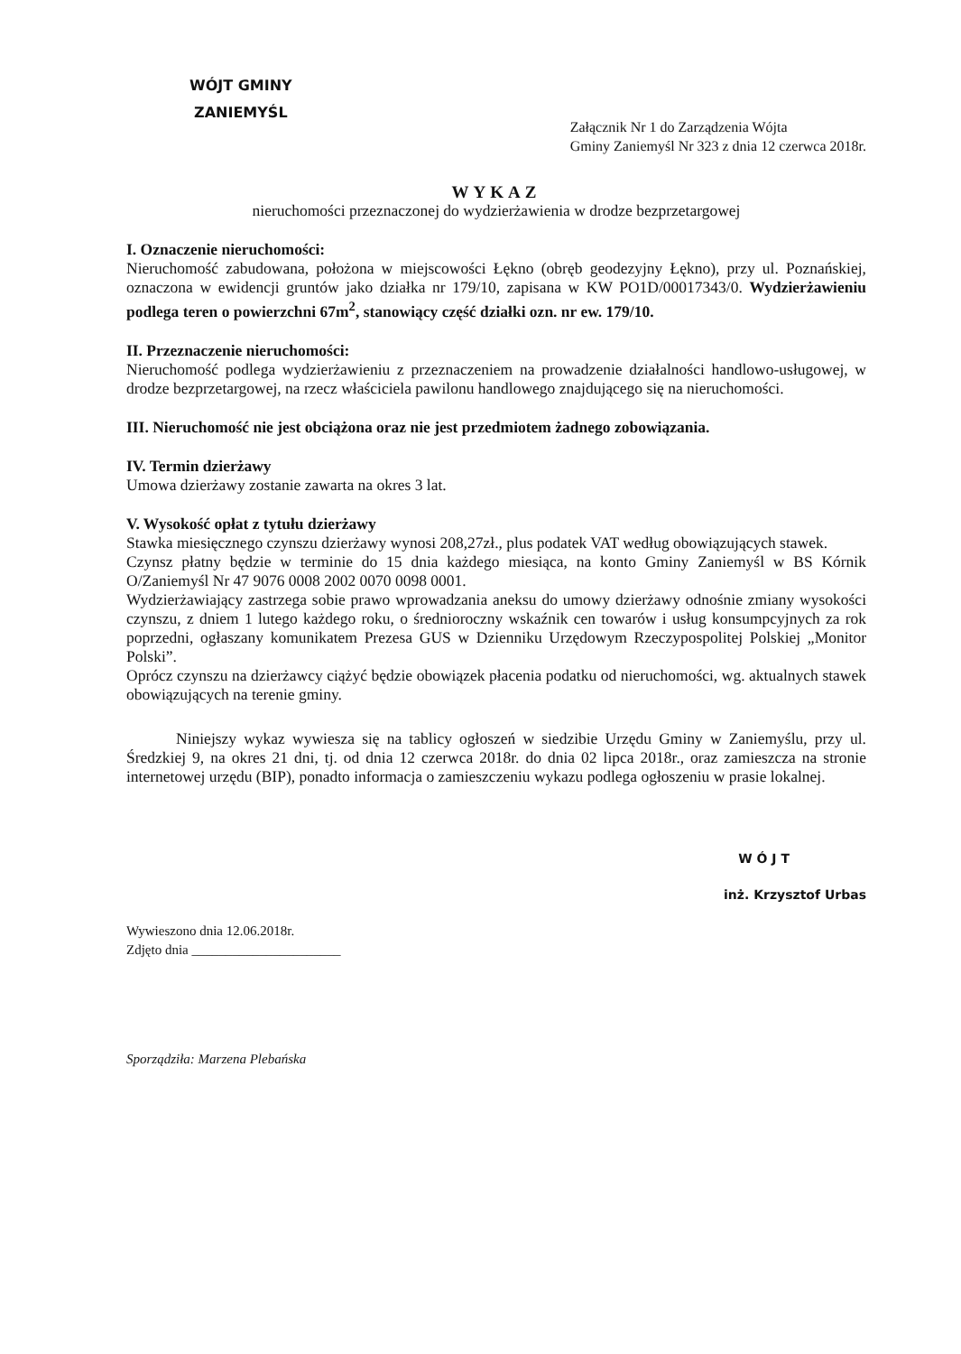WÓJT GMINY
ZANIEMYŚL
Załącznik Nr 1 do Zarządzenia Wójta
Gminy Zaniemyśl Nr 323 z dnia 12 czerwca 2018r.
WYKAZ
nieruchomości przeznaczonej do wydzierżawienia w drodze bezprzetargowej
I. Oznaczenie nieruchomości:
Nieruchomość zabudowana, położona w miejscowości Łękno (obręb geodezyjny Łękno), przy ul. Poznańskiej, oznaczona w ewidencji gruntów jako działka nr 179/10, zapisana w KW PO1D/00017343/0. Wydzierżawieniu podlega teren o powierzchni 67m<sup>2</sup>, stanowiący część działki ozn. nr ew. 179/10.
II. Przeznaczenie nieruchomości:
Nieruchomość podlega wydzierżawieniu z przeznaczeniem na prowadzenie działalności handlowo-usługowej, w drodze bezprzetargowej, na rzecz właściciela pawilonu handlowego znajdującego się na nieruchomości.
III. Nieruchomość nie jest obciążona oraz nie jest przedmiotem żadnego zobowiązania.
IV. Termin dzierżawy
Umowa dzierżawy zostanie zawarta na okres 3 lat.
V. Wysokość opłat z tytułu dzierżawy
Stawka miesięcznego czynszu dzierżawy wynosi 208,27zł., plus podatek VAT według obowiązujących stawek.
Czynsz płatny będzie w terminie do 15 dnia każdego miesiąca, na konto Gminy Zaniemyśl w BS Kórnik O/Zaniemyśl Nr 47 9076 0008 2002 0070 0098 0001.
Wydzierżawiający zastrzega sobie prawo wprowadzania aneksu do umowy dzierżawy odnośnie zmiany wysokości czynszu, z dniem 1 lutego każdego roku, o średnioroczny wskaźnik cen towarów i usług konsumpcyjnych za rok poprzedni, ogłaszany komunikatem Prezesa GUS w Dzienniku Urzędowym Rzeczypospolitej Polskiej „Monitor Polski”.
Oprócz czynszu na dzierżawcy ciążyć będzie obowiązek płacenia podatku od nieruchomości, wg. aktualnych stawek obowiązujących na terenie gminy.
Niniejszy wykaz wywiesza się na tablicy ogłoszeń w siedzibie Urzędu Gminy w Zaniemyślu, przy ul. Średzkiej 9, na okres 21 dni, tj. od dnia 12 czerwca 2018r. do dnia 02 lipca 2018r., oraz zamieszcza na stronie internetowej urzędu (BIP), ponadto informacja o zamieszczeniu wykazu podlega ogłoszeniu w prasie lokalnej.
W Ó J T
inż. Krzysztof Urbas
Wywieszono dnia 12.06.2018r.
Zdjęto dnia ______________________
Sporządziła: Marzena Plebańska